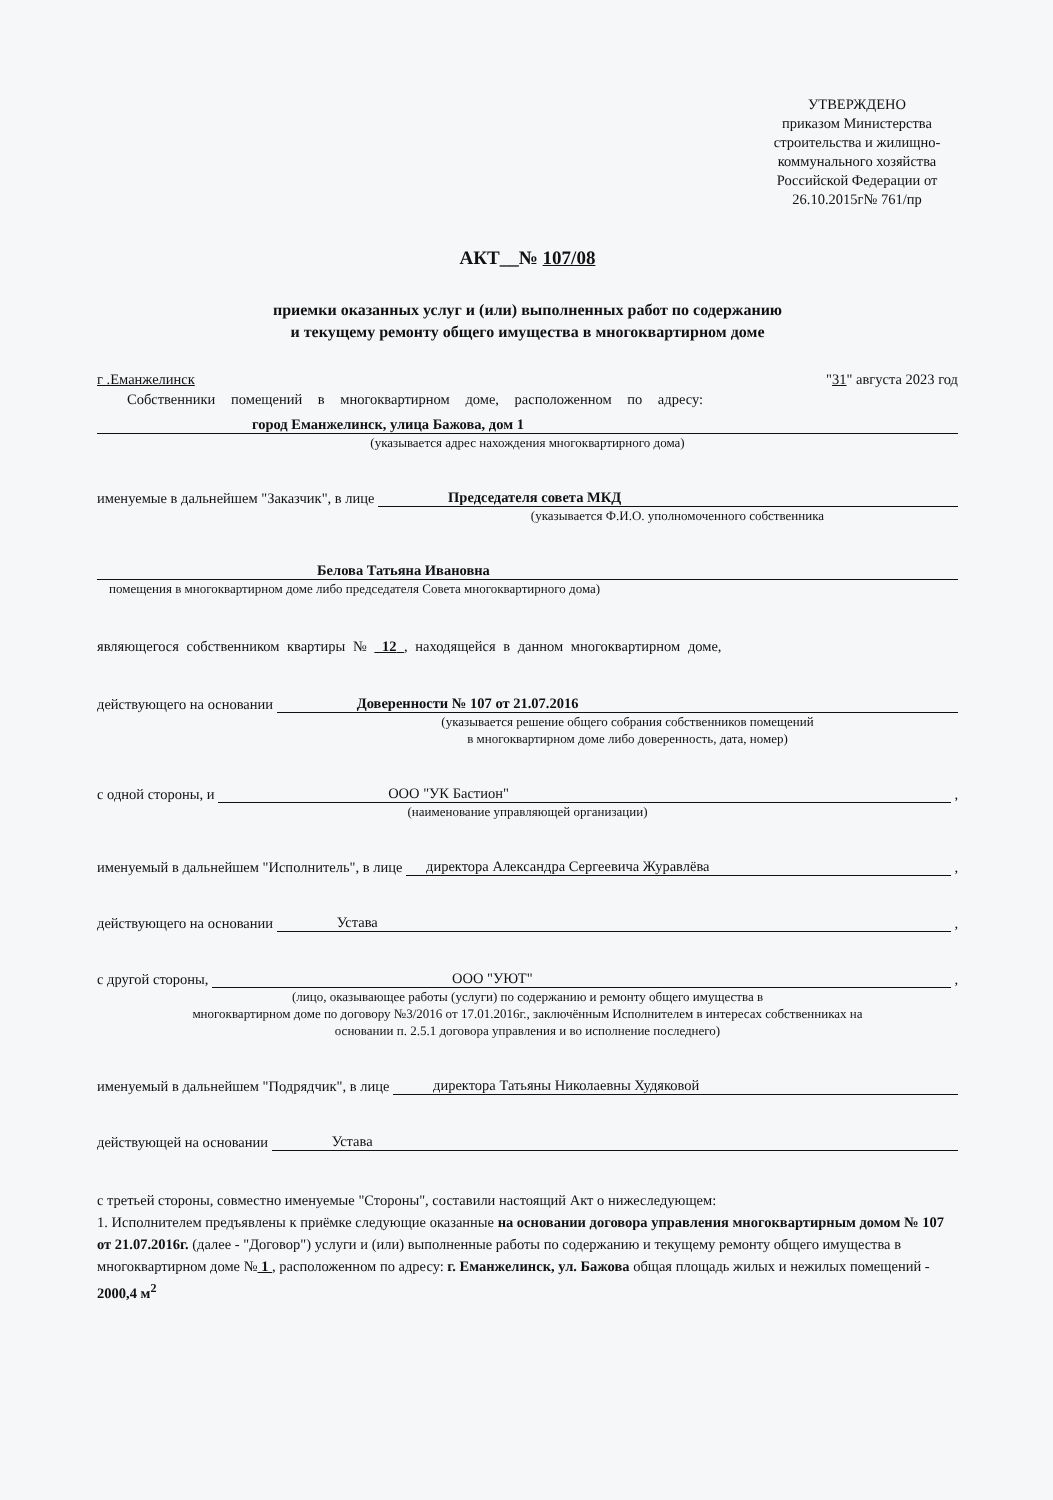УТВЕРЖДЕНО
приказом Министерства строительства и жилищно-коммунального хозяйства Российской Федерации от 26.10.2015г№ 761/пр
АКТ__№ 107/08
приемки оказанных услуг и (или) выполненных работ по содержанию
и текущему ремонту общего имущества в многоквартирном доме
г .Еманжелинск "31" августа 2023 год
Собственники помещений в многоквартирном доме, расположенном по адресу:
город Еманжелинск, улица Бажова, дом 1
(указывается адрес нахождения многоквартирного дома)
именуемые в дальнейшем "Заказчик", в лице Председателя совета МКД
(указывается Ф.И.О. уполномоченного собственника
Белова Татьяна Ивановна
помещения в многоквартирном доме либо председателя Совета многоквартирного дома)
являющегося собственником квартиры № 12 , находящейся в данном многоквартирном доме,
действующего на основании Доверенности № 107 от 21.07.2016
(указывается решение общего собрания собственников помещений
в многоквартирном доме либо доверенность, дата, номер)
с одной стороны, и ООО "УК Бастион" ,
(наименование управляющей организации)
именуемый в дальнейшем "Исполнитель", в лице директора Александра Сергеевича Журавлёва ,
действующего на основании Устава ,
с другой стороны, ООО "УЮТ" ,
(лицо, оказывающее работы (услуги) по содержанию и ремонту общего имущества в
многоквартирном доме по договору №3/2016 от 17.01.2016г., заключённым Исполнителем в интересах собственниках на
основании п. 2.5.1 договора управления и во исполнение последнего)
именуемый в дальнейшем "Подрядчик", в лице директора Татьяны Николаевны Худяковой
действующей на основании Устава
с третьей стороны, совместно именуемые "Стороны", составили настоящий Акт о нижеследующем:
1. Исполнителем предъявлены к приёмке следующие оказанные на основании договора управления многоквартирным домом № 107 от 21.07.2016г. (далее - "Договор") услуги и (или) выполненные работы по содержанию и текущему ремонту общего имущества в многоквартирном доме № 1 , расположенном по адресу: г. Еманжелинск, ул. Бажова общая площадь жилых и нежилых помещений - 2000,4 м<sup>2</sup>